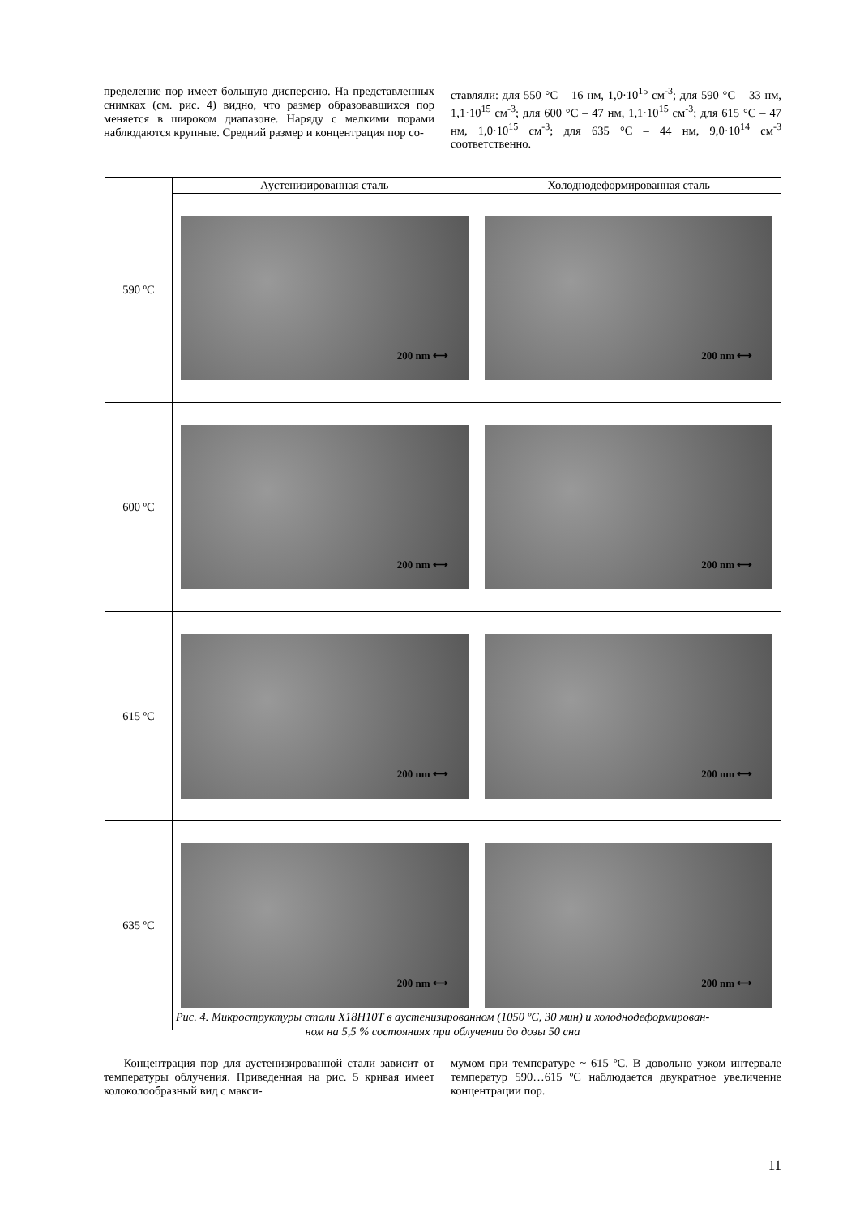пределение пор имеет большую дисперсию. На представленных снимках (см. рис. 4) видно, что размер образовавшихся пор меняется в широком диапазоне. Наряду с мелкими порами наблюдаются крупные. Средний размер и концентрация пор со-
ставляли: для 550 °C – 16 нм, 1,0·10<sup>15</sup> см<sup>-3</sup>; для 590 °C – 33 нм, 1,1·10<sup>15</sup> см<sup>-3</sup>; для 600 °C – 47 нм, 1,1·10<sup>15</sup> см<sup>-3</sup>; для 615 °C – 47 нм, 1,0·10<sup>15</sup> см<sup>-3</sup>; для 635 °C – 44 нм, 9,0·10<sup>14</sup> см<sup>-3</sup> соответственно.
| 590 ºC | Аустенизированная сталь | Холоднодеформированная сталь |
| --- | --- | --- |
| | 200 nm ⟷ | 200 nm ⟷ |
| 600 ºC | 200 nm ⟷ | 200 nm ⟷ |
| 615 ºC | 200 nm ⟷ | 200 nm ⟷ |
| 635 ºC | 200 nm ⟷ | 200 nm ⟷ |
Рис. 4. Микроструктуры стали Х18Н10Т в аустенизированном (1050 ºC, 30 мин) и холоднодеформирован-
ном на 5,5 % состояниях при облучении до дозы 50 сна
Концентрация пор для аустенизированной стали зависит от температуры облучения. Приведенная на рис. 5 кривая имеет колоколообразный вид с макси-
мумом при температуре ~ 615 ºC. В довольно узком интервале температур 590…615 ºC наблюдается двукратное увеличение концентрации пор.
11